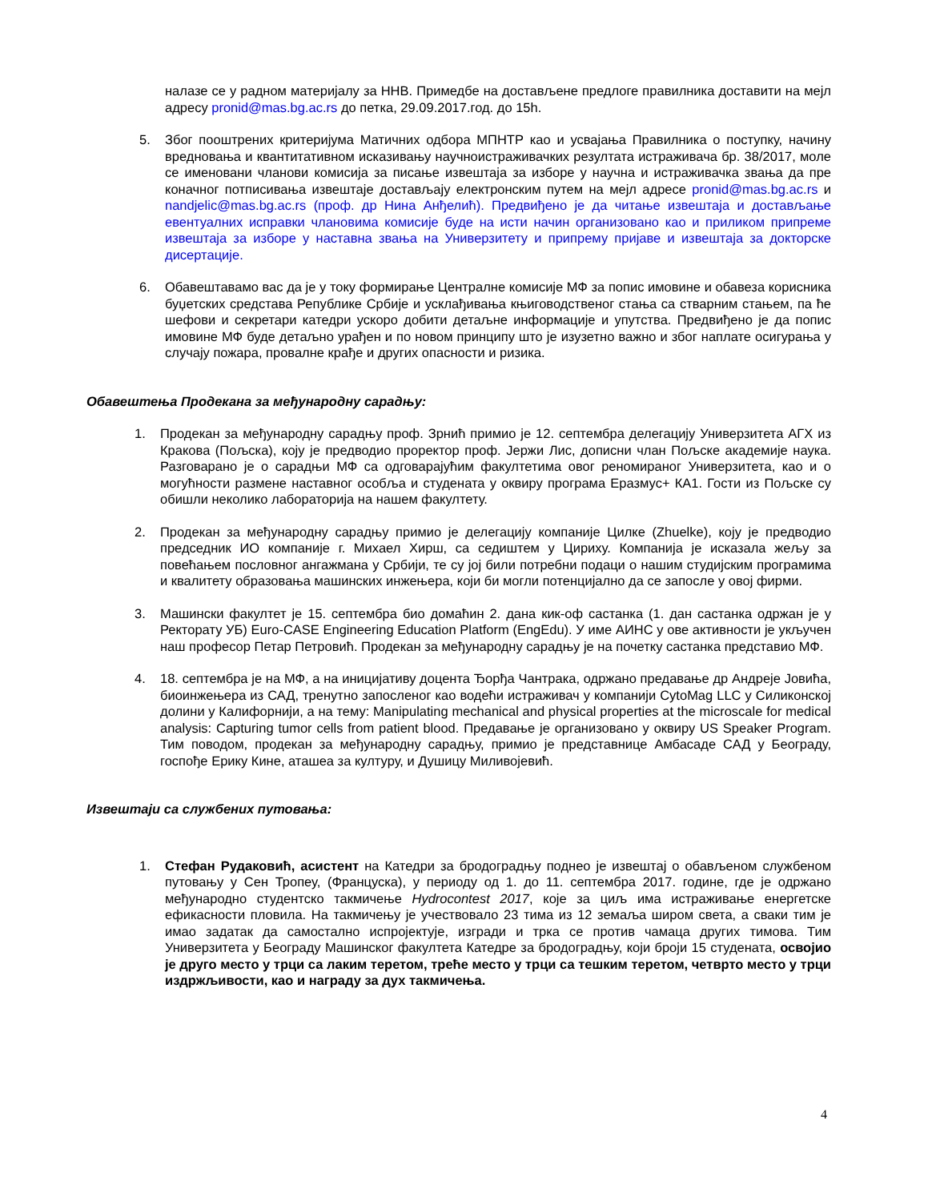налазе се у радном материјалу за ННВ. Примедбе на достављене предлоге правилника доставити на мејл адресу pronid@mas.bg.ac.rs до петка, 29.09.2017.год. до 15h.
5. Због пооштрених критеријума Матичних одбора МПНТР као и усвајања Правилника о поступку, начину вредновања и квантитативном исказивању научноистраживачких резултата истраживача бр. 38/2017, моле се именовани чланови комисија за писање извештаја за изборе у научна и истраживачка звања да пре коначног потписивања извештаје достављају електронским путем на мејл адресе pronid@mas.bg.ac.rs и nandjelic@mas.bg.ac.rs (проф. др Нина Анђелић). Предвиђено је да читање извештаја и достављање евентуалних исправки члановима комисије буде на исти начин организовано као и приликом припреме извештаја за изборе у наставна звања на Универзитету и припрему пријаве и извештаја за докторске дисертације.
6. Обавештавамо вас да је у току формирање Централне комисије МФ за попис имовине и обавеза корисника буџетских средстава Републике Србије и усклађивања књиговодственог стања са стварним стањем, па ће шефови и секретари катедри ускоро добити детаљне информације и упутства. Предвиђено је да попис имовине МФ буде детаљно урађен и по новом принципу што је изузетно важно и због наплате осигурања у случају пожара, провалне крађе и других опасности и ризика.
Обавештења Продекана за међународну сарадњу:
1. Продекан за међународну сарадњу проф. Зрнић примио је 12. септембра делегацију Универзитета АГХ из Кракова (Пољска), коју је предводио проректор проф. Јержи Лис, дописни члан Пољске академије наука. Разговарано је о сарадњи МФ са одговарајућим факултетима овог реномираног Универзитета, као и о могућности размене наставног особља и студената у оквиру програма Еразмус+ КА1. Гости из Пољске су обишли неколико лабораторија на нашем факултету.
2. Продекан за међународну сарадњу примио је делегацију компаније Цилке (Zhuelke), коју је предводио председник ИО компаније г. Михаел Хирш, са седиштем у Цириху. Компанија је исказала жељу за повећањем пословног ангажмана у Србији, те су јој били потребни подаци о нашим студијским програмима и квалитету образовања машинских инжењера, који би могли потенцијално да се запосле у овој фирми.
3. Машински факултет је 15. септембра био домаћин 2. дана кик-оф састанка (1. дан састанка одржан је у Ректорату УБ) Euro-CASE Engineering Education Platform (EngEdu). У име АИНС у ове активности је укључен наш професор Петар Петровић. Продекан за међународну сарадњу је на почетку састанка представио МФ.
4. 18. септембра је на МФ, а на иницијативу доцента Ђорђа Чантрака, одржано предавање др Андреје Јовића, биоинжењера из САД, тренутно запосленог као водећи истраживач у компанији CytoMag LLC у Силиконској долини у Калифорнији, а на тему: Manipulating mechanical and physical properties at the microscale for medical analysis: Capturing tumor cells from patient blood. Предавање је организовано у оквиру US Speaker Program. Тим поводом, продекан за међународну сарадњу, примио је представнице Амбасаде САД у Београду, госпође Ерику Кине, аташеа за културу, и Душицу Миливојевић.
Извештаји са службених путовања:
1. Стефан Рудаковић, асистент на Катедри за бродоградњу поднео је извештај о обављеном службеном путовању у Сен Тропеу, (Француска), у периоду од 1. до 11. септембра 2017. године, где је одржано међународно студентско такмичење Hydrocontest 2017, које за циљ има истраживање енергетске ефикасности пловила. На такмичењу је учествовало 23 тима из 12 земаља широм света, а сваки тим је имао задатак да самостално испројектује, изгради и трка се против чамаца других тимова. Тим Универзитета у Београду Машинског факултета Катедре за бродоградњу, који броји 15 студената, освојио је друго место у трци са лаким теретом, треће место у трци са тешким теретом, четврто место у трци издржљивости, као и награду за дух такмичења.
4